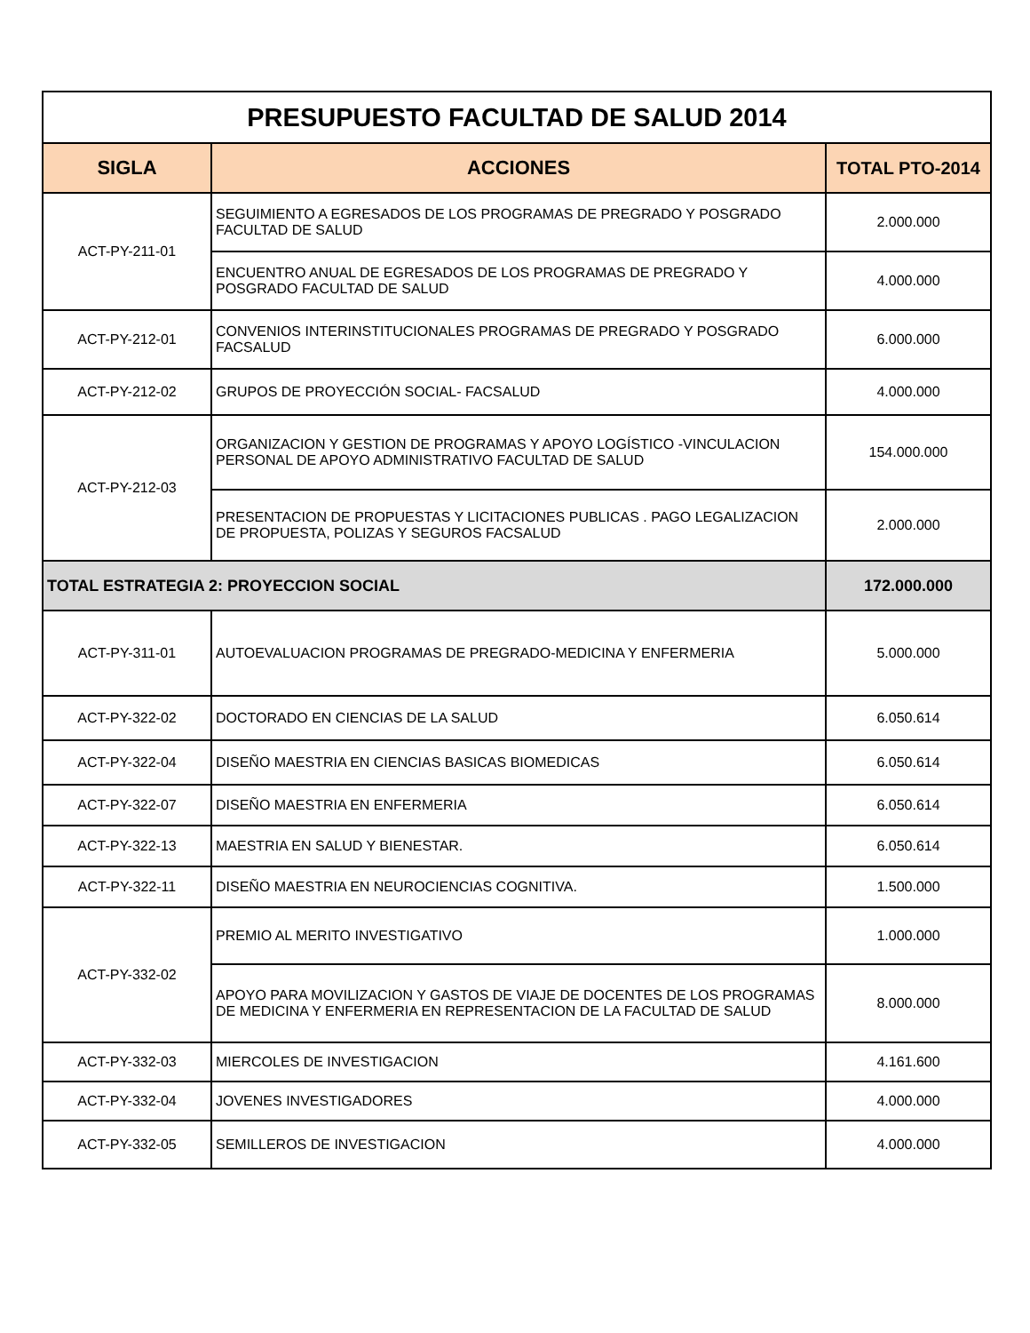| PRESUPUESTO FACULTAD DE SALUD 2014 | | |
| SIGLA | ACCIONES | TOTAL PTO-2014 |
| ACT-PY-211-01 | SEGUIMIENTO A EGRESADOS DE LOS PROGRAMAS DE PREGRADO Y POSGRADO FACULTAD DE SALUD | 2.000.000 |
| | ENCUENTRO ANUAL DE EGRESADOS DE LOS PROGRAMAS DE PREGRADO Y POSGRADO FACULTAD DE SALUD | 4.000.000 |
| ACT-PY-212-01 | CONVENIOS INTERINSTITUCIONALES PROGRAMAS DE PREGRADO Y POSGRADO FACSALUD | 6.000.000 |
| ACT-PY-212-02 | GRUPOS DE PROYECCIÓN SOCIAL- FACSALUD | 4.000.000 |
| ACT-PY-212-03 | ORGANIZACION Y GESTION DE PROGRAMAS Y APOYO LOGÍSTICO -VINCULACION PERSONAL DE APOYO ADMINISTRATIVO FACULTAD DE SALUD | 154.000.000 |
| | PRESENTACION DE PROPUESTAS Y LICITACIONES PUBLICAS . PAGO LEGALIZACION DE PROPUESTA, POLIZAS Y SEGUROS FACSALUD | 2.000.000 |
| TOTAL ESTRATEGIA 2: PROYECCION SOCIAL | | 172.000.000 |
| ACT-PY-311-01 | AUTOEVALUACION PROGRAMAS DE PREGRADO-MEDICINA Y ENFERMERIA | 5.000.000 |
| ACT-PY-322-02 | DOCTORADO EN CIENCIAS DE LA SALUD | 6.050.614 |
| ACT-PY-322-04 | DISEÑO MAESTRIA EN CIENCIAS BASICAS BIOMEDICAS | 6.050.614 |
| ACT-PY-322-07 | DISEÑO MAESTRIA EN ENFERMERIA | 6.050.614 |
| ACT-PY-322-13 | MAESTRIA EN SALUD Y BIENESTAR. | 6.050.614 |
| ACT-PY-322-11 | DISEÑO MAESTRIA EN NEUROCIENCIAS COGNITIVA. | 1.500.000 |
| ACT-PY-332-02 | PREMIO AL MERITO INVESTIGATIVO | 1.000.000 |
| | APOYO PARA MOVILIZACION Y GASTOS DE VIAJE DE DOCENTES DE LOS PROGRAMAS DE MEDICINA Y ENFERMERIA EN REPRESENTACION DE LA FACULTAD DE SALUD | 8.000.000 |
| ACT-PY-332-03 | MIERCOLES DE INVESTIGACION | 4.161.600 |
| ACT-PY-332-04 | JOVENES INVESTIGADORES | 4.000.000 |
| ACT-PY-332-05 | SEMILLEROS DE INVESTIGACION | 4.000.000 |